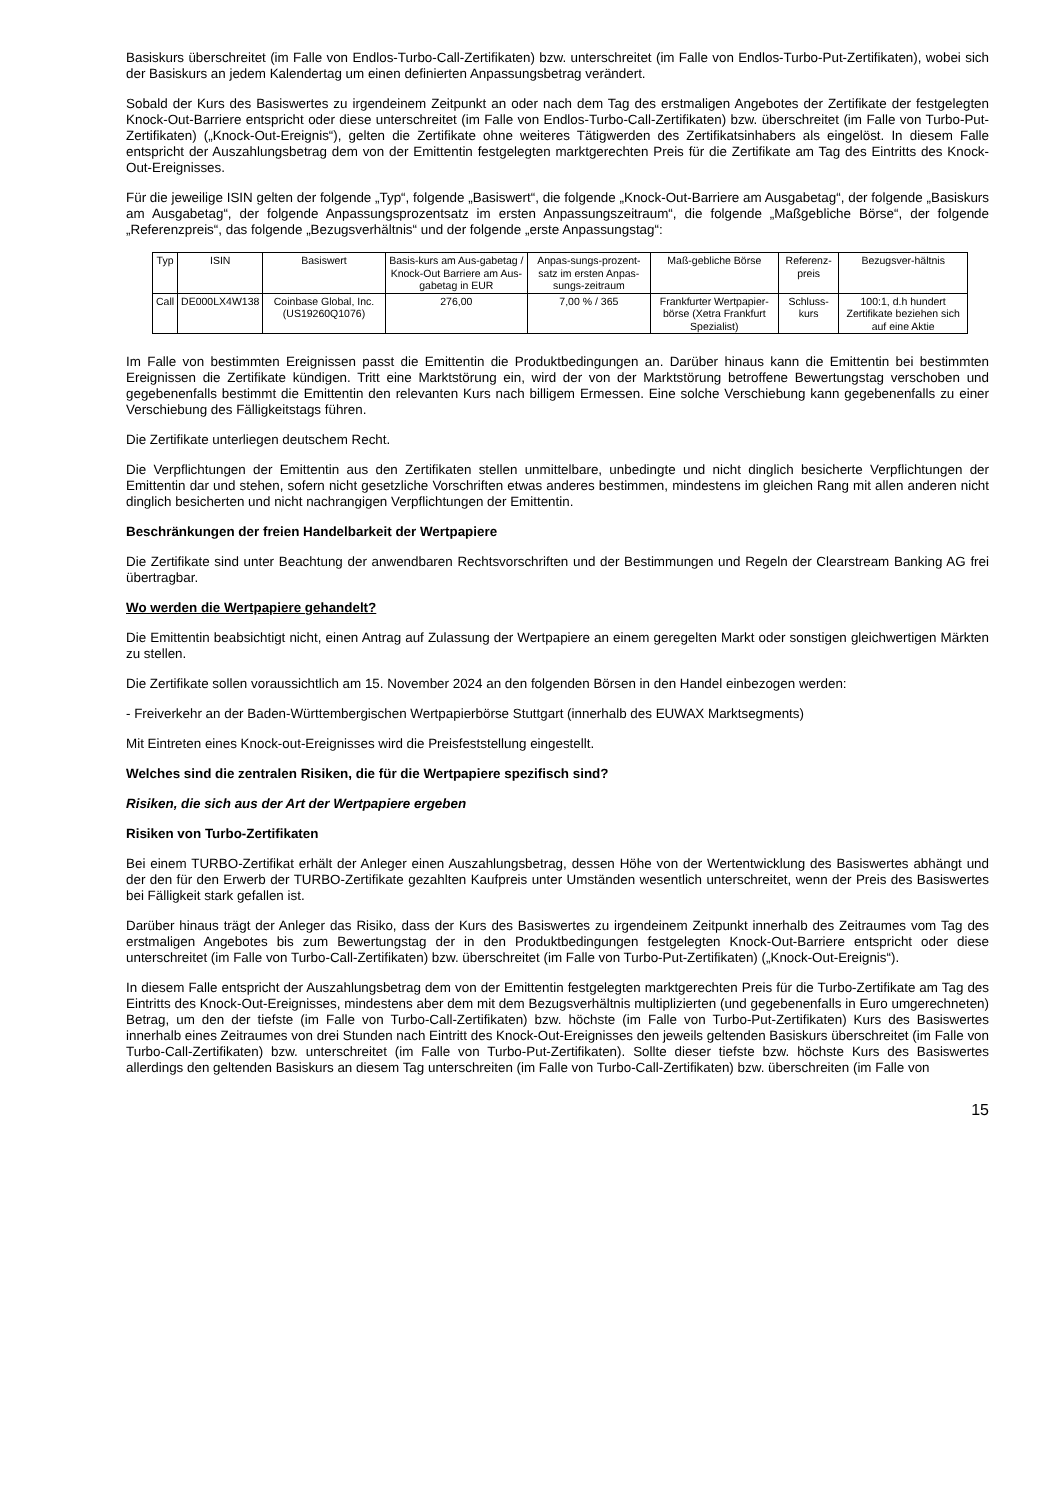Basiskurs überschreitet (im Falle von Endlos-Turbo-Call-Zertifikaten) bzw. unterschreitet (im Falle von Endlos-Turbo-Put-Zertifikaten), wobei sich der Basiskurs an jedem Kalendertag um einen definierten Anpassungsbetrag verändert.
Sobald der Kurs des Basiswertes zu irgendeinem Zeitpunkt an oder nach dem Tag des erstmaligen Angebotes der Zertifikate der festgelegten Knock-Out-Barriere entspricht oder diese unterschreitet (im Falle von Endlos-Turbo-Call-Zertifikaten) bzw. überschreitet (im Falle von Turbo-Put-Zertifikaten) („Knock-Out-Ereignis“), gelten die Zertifikate ohne weiteres Tätigwerden des Zertifikatsinhabers als eingelöst. In diesem Falle entspricht der Auszahlungsbetrag dem von der Emittentin festgelegten marktgerechten Preis für die Zertifikate am Tag des Eintritts des Knock-Out-Ereignisses.
Für die jeweilige ISIN gelten der folgende „Typ“, folgende „Basiswert“, die folgende „Knock-Out-Barriere am Ausgabetag“, der folgende „Basiskurs am Ausgabetag“, der folgende Anpassungsprozentsatz im ersten Anpassungszeitraum“, die folgende „Maßgebliche Börse“, der folgende „Referenzpreis“, das folgende „Bezugsverhältnis“ und der folgende „erste Anpassungstag“:
| Typ | ISIN | Basiswert | Basis-kurs am Aus-gabetag / Knock-Out Barriere am Aus-gabetag in EUR | Anpas-sungs-prozent-satz im ersten Anpas-sungs-zeitraum | Maß-gebliche Börse | Referenz-preis | Bezugsver-hältnis |
| Call | DE000LX4W138 | Coinbase Global, Inc. (US19260Q1076) | 276,00 | 7,00 % / 365 | Frankfurter Wertpapier-börse (Xetra Frankfurt Spezialist) | Schluss-kurs | 100:1, d.h hundert Zertifikate beziehen sich auf eine Aktie |
Im Falle von bestimmten Ereignissen passt die Emittentin die Produktbedingungen an. Darüber hinaus kann die Emittentin bei bestimmten Ereignissen die Zertifikate kündigen. Tritt eine Marktstörung ein, wird der von der Marktstörung betroffene Bewertungstag verschoben und gegebenenfalls bestimmt die Emittentin den relevanten Kurs nach billigem Ermessen. Eine solche Verschiebung kann gegebenenfalls zu einer Verschiebung des Fälligkeitstags führen.
Die Zertifikate unterliegen deutschem Recht.
Die Verpflichtungen der Emittentin aus den Zertifikaten stellen unmittelbare, unbedingte und nicht dinglich besicherte Verpflichtungen der Emittentin dar und stehen, sofern nicht gesetzliche Vorschriften etwas anderes bestimmen, mindestens im gleichen Rang mit allen anderen nicht dinglich besicherten und nicht nachrangigen Verpflichtungen der Emittentin.
Beschränkungen der freien Handelbarkeit der Wertpapiere
Die Zertifikate sind unter Beachtung der anwendbaren Rechtsvorschriften und der Bestimmungen und Regeln der Clearstream Banking AG frei übertragbar.
Wo werden die Wertpapiere gehandelt?
Die Emittentin beabsichtigt nicht, einen Antrag auf Zulassung der Wertpapiere an einem geregelten Markt oder sonstigen gleichwertigen Märkten zu stellen.
Die Zertifikate sollen voraussichtlich am 15. November 2024 an den folgenden Börsen in den Handel einbezogen werden:
- Freiverkehr an der Baden-Württembergischen Wertpapierbörse Stuttgart (innerhalb des EUWAX Marktsegments)
Mit Eintreten eines Knock-out-Ereignisses wird die Preisfeststellung eingestellt.
Welches sind die zentralen Risiken, die für die Wertpapiere spezifisch sind?
Risiken, die sich aus der Art der Wertpapiere ergeben
Risiken von Turbo-Zertifikaten
Bei einem TURBO-Zertifikat erhält der Anleger einen Auszahlungsbetrag, dessen Höhe von der Wertentwicklung des Basiswertes abhängt und der den für den Erwerb der TURBO-Zertifikate gezahlten Kaufpreis unter Umständen wesentlich unterschreitet, wenn der Preis des Basiswertes bei Fälligkeit stark gefallen ist.
Darüber hinaus trägt der Anleger das Risiko, dass der Kurs des Basiswertes zu irgendeinem Zeitpunkt innerhalb des Zeitraumes vom Tag des erstmaligen Angebotes bis zum Bewertungstag der in den Produktbedingungen festgelegten Knock-Out-Barriere entspricht oder diese unterschreitet (im Falle von Turbo-Call-Zertifikaten) bzw. überschreitet (im Falle von Turbo-Put-Zertifikaten) („Knock-Out-Ereignis“).
In diesem Falle entspricht der Auszahlungsbetrag dem von der Emittentin festgelegten marktgerechten Preis für die Turbo-Zertifikate am Tag des Eintritts des Knock-Out-Ereignisses, mindestens aber dem mit dem Bezugsverhältnis multiplizierten (und gegebenenfalls in Euro umgerechneten) Betrag, um den der tiefste (im Falle von Turbo-Call-Zertifikaten) bzw. höchste (im Falle von Turbo-Put-Zertifikaten) Kurs des Basiswertes innerhalb eines Zeitraumes von drei Stunden nach Eintritt des Knock-Out-Ereignisses den jeweils geltenden Basiskurs überschreitet (im Falle von Turbo-Call-Zertifikaten) bzw. unterschreitet (im Falle von Turbo-Put-Zertifikaten). Sollte dieser tiefste bzw. höchste Kurs des Basiswertes allerdings den geltenden Basiskurs an diesem Tag unterschreiten (im Falle von Turbo-Call-Zertifikaten) bzw. überschreiten (im Falle von
15